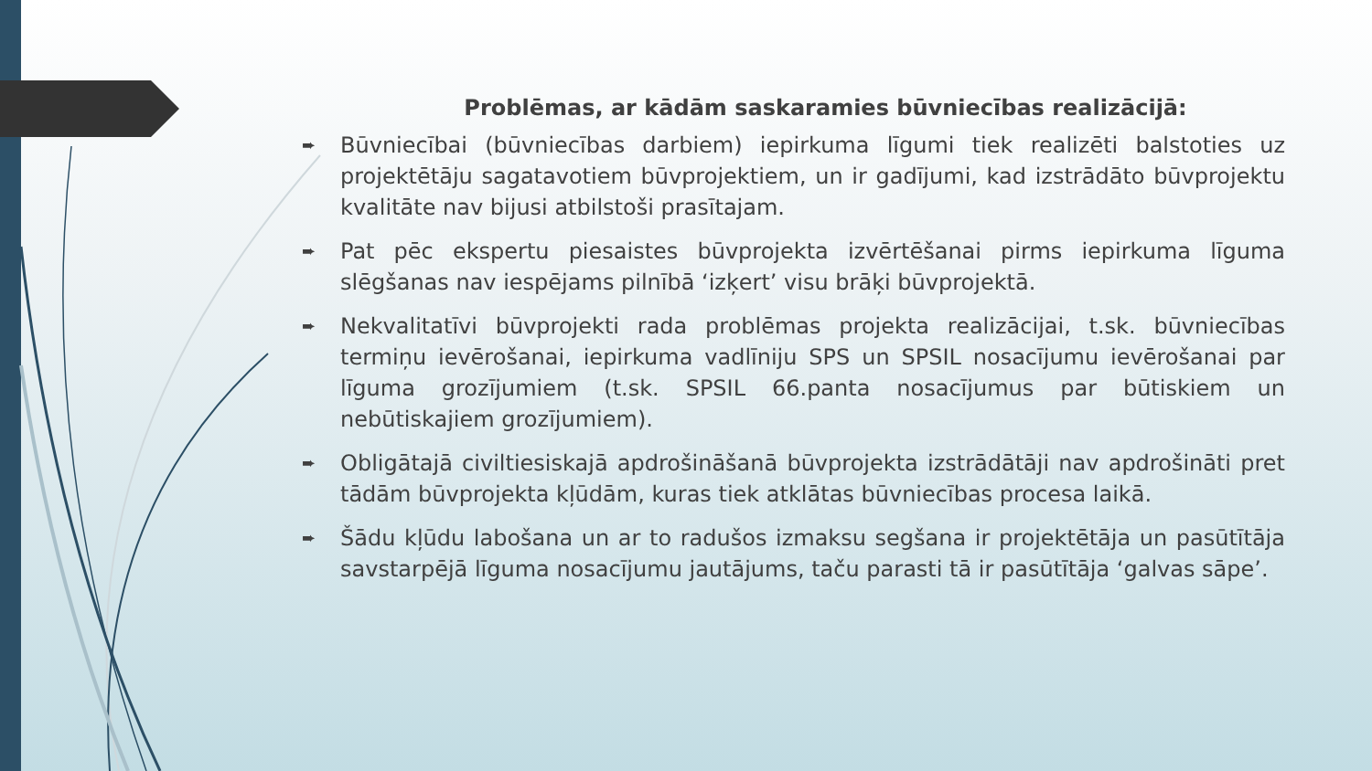Problēmas, ar kādām saskaramies būvniecības realizācijā:
➨ Būvniecībai (būvniecības darbiem) iepirkuma līgumi tiek realizēti balstoties uz projektētāju sagatavotiem būvprojektiem, un ir gadījumi, kad izstrādāto būvprojektu kvalitāte nav bijusi atbilstoši prasītajam.
➨ Pat pēc ekspertu piesaistes būvprojekta izvērtēšanai pirms iepirkuma līguma slēgšanas nav iespējams pilnībā ‘izķert’ visu brāķi būvprojektā.
➨ Nekvalitatīvi būvprojekti rada problēmas projekta realizācijai, t.sk. būvniecības termiņu ievērošanai, iepirkuma vadlīniju SPS un SPSIL nosacījumu ievērošanai par līguma grozījumiem (t.sk. SPSIL 66.panta nosacījumus par būtiskiem un nebūtiskajiem grozījumiem).
➨ Obligātajā civiltiesiskajā apdrošināšanā būvprojekta izstrādātāji nav apdrošināti pret tādām būvprojekta kļūdām, kuras tiek atklātas būvniecības procesa laikā.
➨ Šādu kļūdu labošana un ar to radušos izmaksu segšana ir projektētāja un pasūtītāja savstarpējā līguma nosacījumu jautājums, taču parasti tā ir pasūtītāja ‘galvas sāpe’.